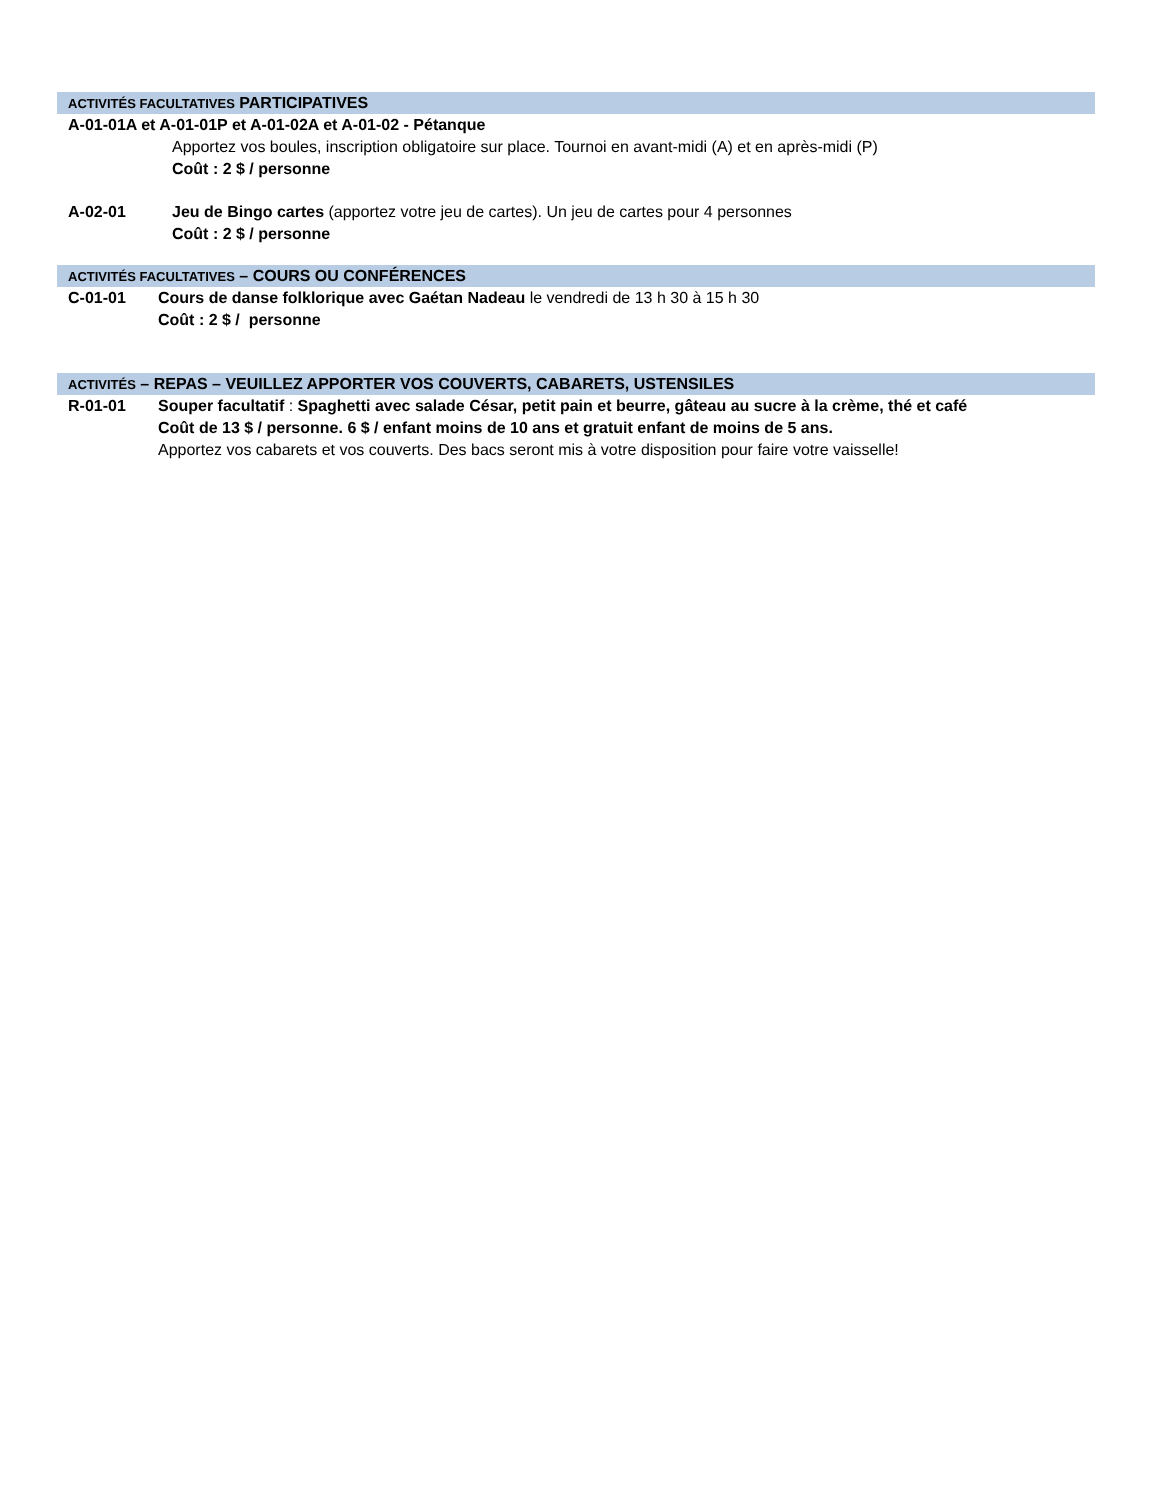ACTIVITÉS FACULTATIVES PARTICIPATIVES
A-01-01A et A-01-01P et A-01-02A et A-01-02 - Pétanque
Apportez vos boules, inscription obligatoire sur place. Tournoi en avant-midi (A) et en après-midi (P)
Coût : 2 $ / personne
A-02-01 Jeu de Bingo cartes (apportez votre jeu de cartes). Un jeu de cartes pour 4 personnes
Coût : 2 $ / personne
ACTIVITÉS FACULTATIVES – COURS OU CONFÉRENCES
C-01-01 Cours de danse folklorique avec Gaétan Nadeau le vendredi de 13 h 30 à 15 h 30
Coût : 2 $ / personne
ACTIVITÉS – REPAS – VEUILLEZ APPORTER VOS COUVERTS, CABARETS, USTENSILES
R-01-01 Souper facultatif : Spaghetti avec salade César, petit pain et beurre, gâteau au sucre à la crème, thé et café
Coût de 13 $ / personne. 6 $ / enfant moins de 10 ans et gratuit enfant de moins de 5 ans.
Apportez vos cabarets et vos couverts. Des bacs seront mis à votre disposition pour faire votre vaisselle!